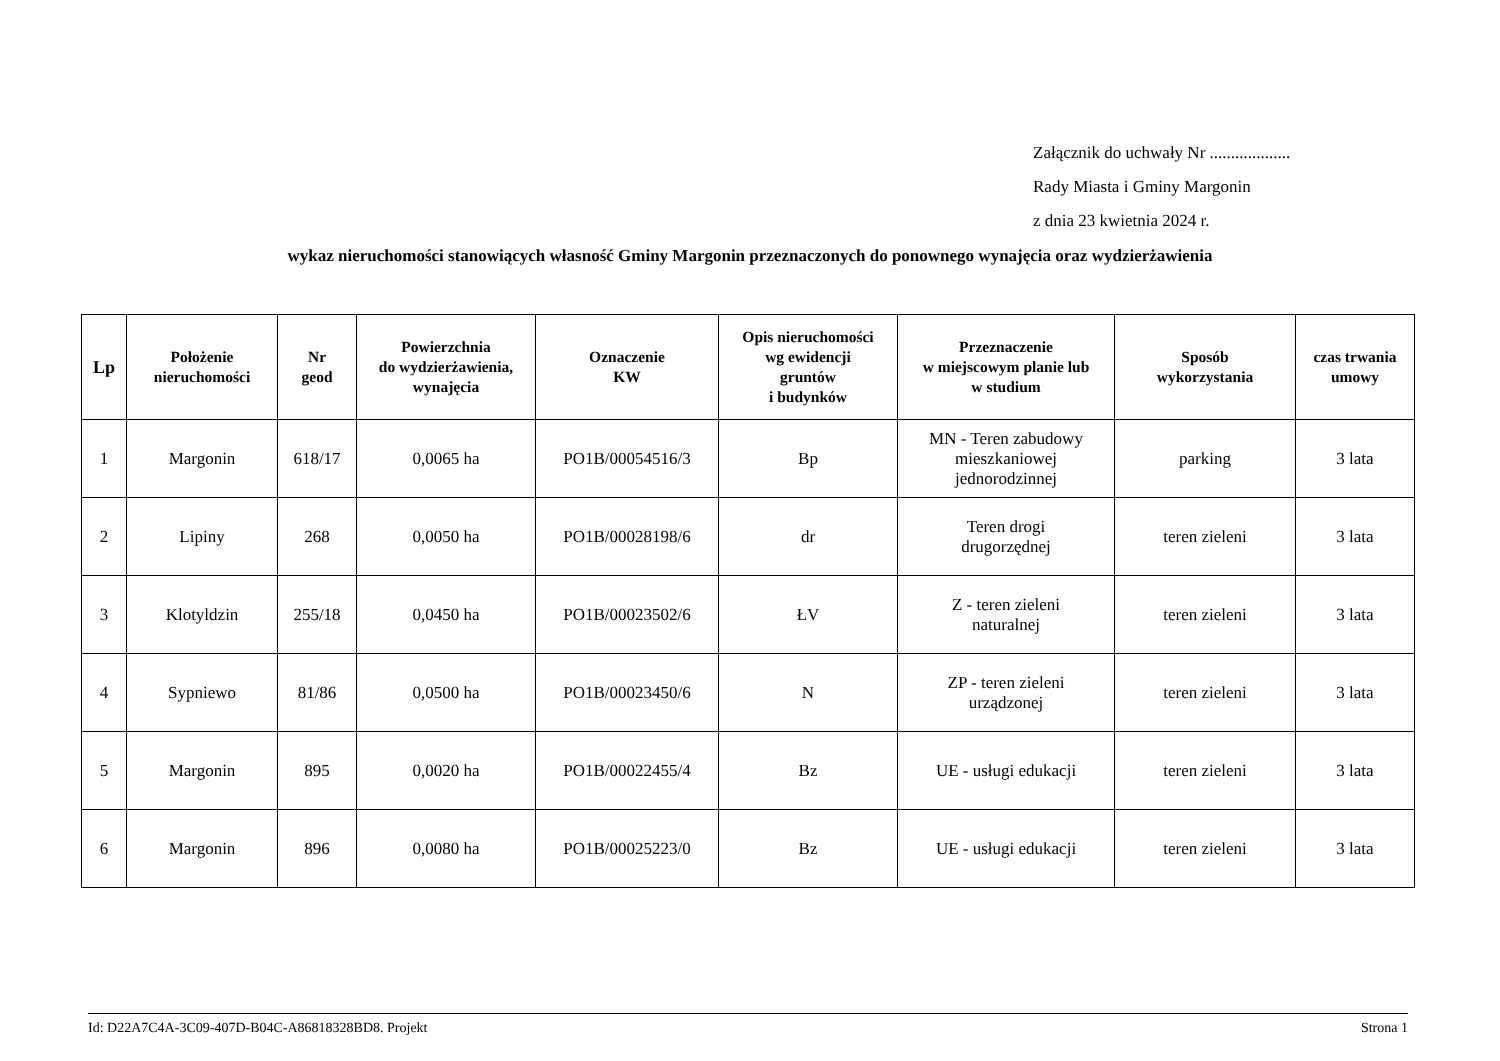Załącznik do uchwały Nr ...................
Rady Miasta i Gminy Margonin
z dnia 23 kwietnia 2024 r.
wykaz nieruchomości stanowiących własność Gminy Margonin przeznaczonych do ponownego wynajęcia oraz wydzierżawienia
| Lp | Położenie nieruchomości | Nr geod | Powierzchnia do wydzierżawienia, wynajęcia | Oznaczenie KW | Opis nieruchomości wg ewidencji gruntów i budynków | Przeznaczenie w miejscowym planie lub w studium | Sposób wykorzystania | czas trwania umowy |
| --- | --- | --- | --- | --- | --- | --- | --- | --- |
| 1 | Margonin | 618/17 | 0,0065 ha | PO1B/00054516/3 | Bp | MN - Teren zabudowy mieszkaniowej jednorodzinnej | parking | 3 lata |
| 2 | Lipiny | 268 | 0,0050 ha | PO1B/00028198/6 | dr | Teren drogi drugorzędnej | teren zieleni | 3 lata |
| 3 | Klotyldzin | 255/18 | 0,0450 ha | PO1B/00023502/6 | ŁV | Z - teren zieleni naturalnej | teren zieleni | 3 lata |
| 4 | Sypniewo | 81/86 | 0,0500 ha | PO1B/00023450/6 | N | ZP - teren zieleni urządzonej | teren zieleni | 3 lata |
| 5 | Margonin | 895 | 0,0020 ha | PO1B/00022455/4 | Bz | UE - usługi edukacji | teren zieleni | 3 lata |
| 6 | Margonin | 896 | 0,0080 ha | PO1B/00025223/0 | Bz | UE - usługi edukacji | teren zieleni | 3 lata |
Id: D22A7C4A-3C09-407D-B04C-A86818328BD8. Projekt Strona 1